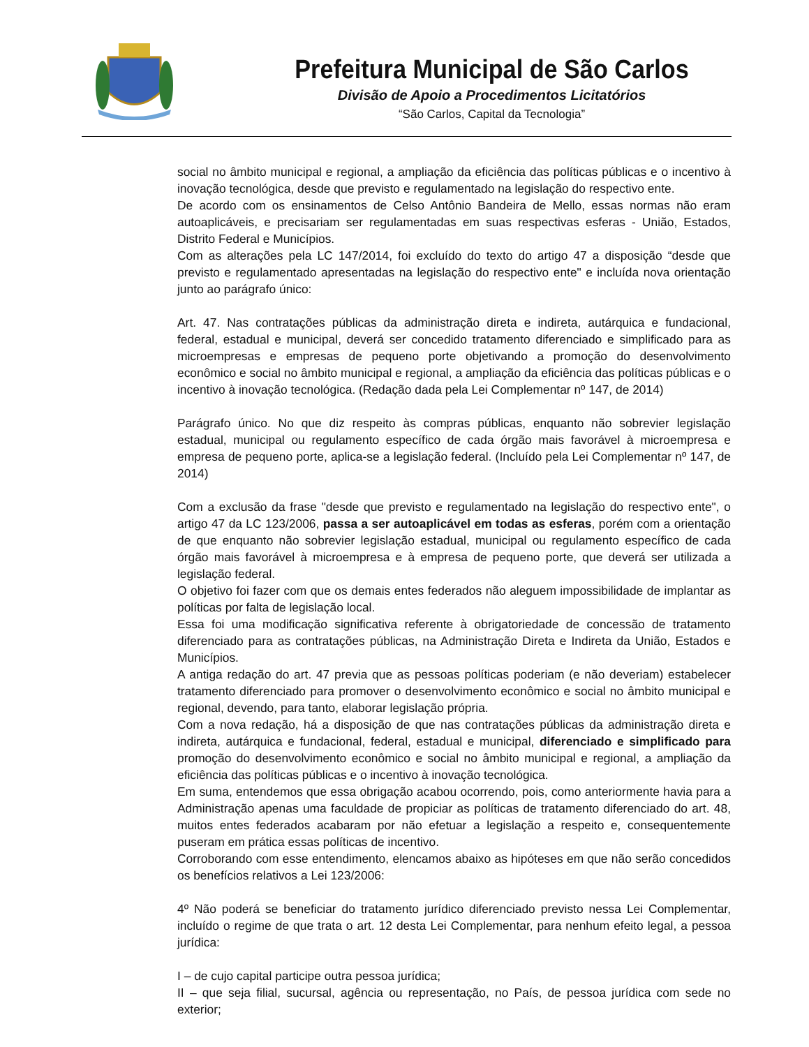Prefeitura Municipal de São Carlos
Divisão de Apoio a Procedimentos Licitatórios
“São Carlos, Capital da Tecnologia”
social no âmbito municipal e regional, a ampliação da eficiência das políticas públicas e o incentivo à inovação tecnológica, desde que previsto e regulamentado na legislação do respectivo ente.
De acordo com os ensinamentos de Celso Antônio Bandeira de Mello, essas normas não eram autoaplicáveis, e precisariam ser regulamentadas em suas respectivas esferas - União, Estados, Distrito Federal e Municípios.
Com as alterações pela LC 147/2014, foi excluído do texto do artigo 47 a disposição “desde que previsto e regulamentado apresentadas na legislação do respectivo ente" e incluída nova orientação junto ao parágrafo único:
Art. 47. Nas contratações públicas da administração direta e indireta, autárquica e fundacional, federal, estadual e municipal, deverá ser concedido tratamento diferenciado e simplificado para as microempresas e empresas de pequeno porte objetivando a promoção do desenvolvimento econômico e social no âmbito municipal e regional, a ampliação da eficiência das políticas públicas e o incentivo à inovação tecnológica. (Redação dada pela Lei Complementar nº 147, de 2014)
Parágrafo único. No que diz respeito às compras públicas, enquanto não sobrevier legislação estadual, municipal ou regulamento específico de cada órgão mais favorável à microempresa e empresa de pequeno porte, aplica-se a legislação federal. (Incluído pela Lei Complementar nº 147, de 2014)
Com a exclusão da frase "desde que previsto e regulamentado na legislação do respectivo ente", o artigo 47 da LC 123/2006, passa a ser autoaplicável em todas as esferas, porém com a orientação de que enquanto não sobrevier legislação estadual, municipal ou regulamento específico de cada órgão mais favorável à microempresa e à empresa de pequeno porte, que deverá ser utilizada a legislação federal.
O objetivo foi fazer com que os demais entes federados não aleguem impossibilidade de implantar as políticas por falta de legislação local.
Essa foi uma modificação significativa referente à obrigatoriedade de concessão de tratamento diferenciado para as contratações públicas, na Administração Direta e Indireta da União, Estados e Municípios.
A antiga redação do art. 47 previa que as pessoas políticas poderiam (e não deveriam) estabelecer tratamento diferenciado para promover o desenvolvimento econômico e social no âmbito municipal e regional, devendo, para tanto, elaborar legislação própria.
Com a nova redação, há a disposição de que nas contratações públicas da administração direta e indireta, autárquica e fundacional, federal, estadual e municipal, diferenciado e simplificado para promoção do desenvolvimento econômico e social no âmbito municipal e regional, a ampliação da eficiência das políticas públicas e o incentivo à inovação tecnológica.
Em suma, entendemos que essa obrigação acabou ocorrendo, pois, como anteriormente havia para a Administração apenas uma faculdade de propiciar as políticas de tratamento diferenciado do art. 48, muitos entes federados acabaram por não efetuar a legislação a respeito e, consequentemente puseram em prática essas políticas de incentivo.
Corroborando com esse entendimento, elencamos abaixo as hipóteses em que não serão concedidos os benefícios relativos a Lei 123/2006:
4º Não poderá se beneficiar do tratamento jurídico diferenciado previsto nessa Lei Complementar, incluído o regime de que trata o art. 12 desta Lei Complementar, para nenhum efeito legal, a pessoa jurídica:
I – de cujo capital participe outra pessoa jurídica;
II – que seja filial, sucursal, agência ou representação, no País, de pessoa jurídica com sede no exterior;